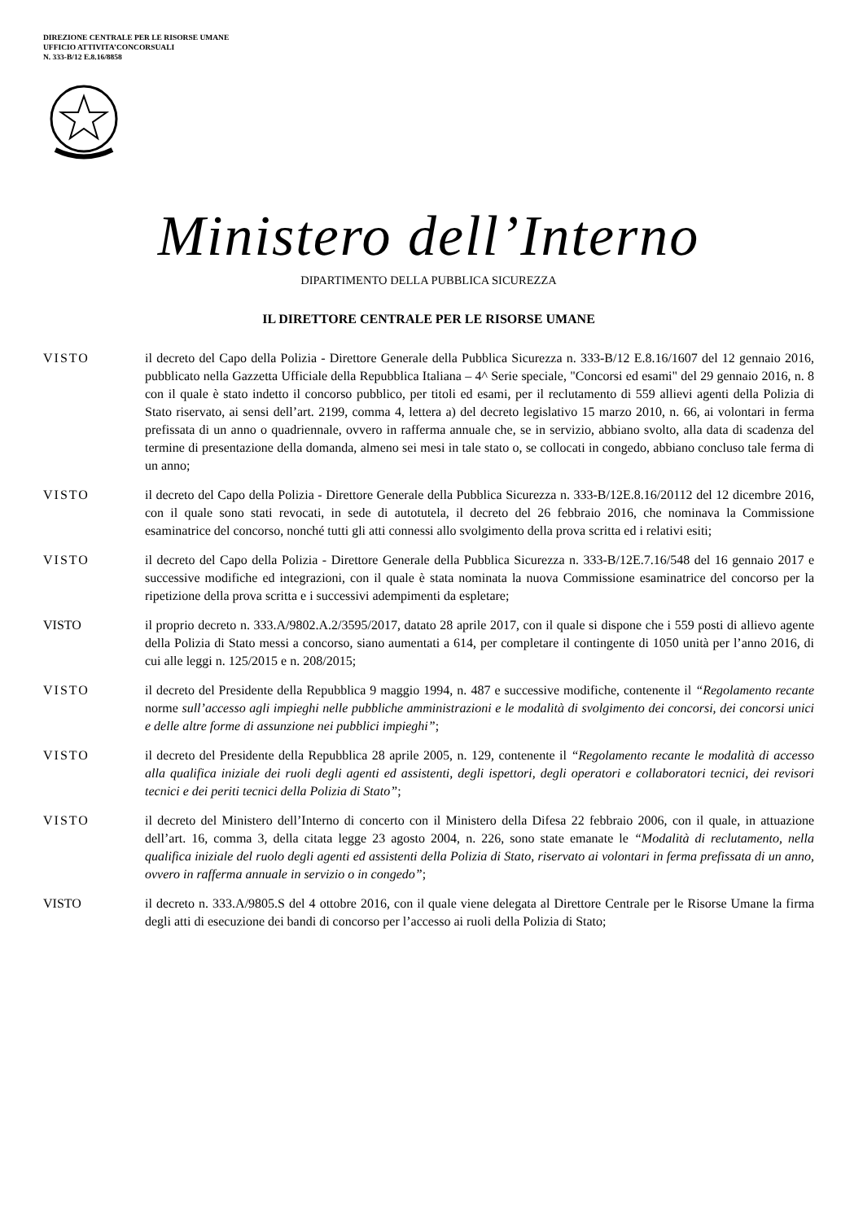DIREZIONE CENTRALE PER LE RISORSE UMANE
UFFICIO ATTIVITA’CONCORSUALI
N. 333-B/12 E.8.16/8858
Ministero dell’Interno
DIPARTIMENTO DELLA PUBBLICA SICUREZZA
IL DIRETTORE CENTRALE PER LE RISORSE UMANE
VISTO il decreto del Capo della Polizia - Direttore Generale della Pubblica Sicurezza n. 333-B/12 E.8.16/1607 del 12 gennaio 2016, pubblicato nella Gazzetta Ufficiale della Repubblica Italiana – 4^ Serie speciale, "Concorsi ed esami" del 29 gennaio 2016, n. 8 con il quale è stato indetto il concorso pubblico, per titoli ed esami, per il reclutamento di 559 allievi agenti della Polizia di Stato riservato, ai sensi dell’art. 2199, comma 4, lettera a) del decreto legislativo 15 marzo 2010, n. 66, ai volontari in ferma prefissata di un anno o quadriennale, ovvero in rafferma annuale che, se in servizio, abbiano svolto, alla data di scadenza del termine di presentazione della domanda, almeno sei mesi in tale stato o, se collocati in congedo, abbiano concluso tale ferma di un anno;
VISTO il decreto del Capo della Polizia - Direttore Generale della Pubblica Sicurezza n. 333-B/12E.8.16/20112 del 12 dicembre 2016, con il quale sono stati revocati, in sede di autotutela, il decreto del 26 febbraio 2016, che nominava la Commissione esaminatrice del concorso, nonché tutti gli atti connessi allo svolgimento della prova scritta ed i relativi esiti;
VISTO il decreto del Capo della Polizia - Direttore Generale della Pubblica Sicurezza n. 333-B/12E.7.16/548 del 16 gennaio 2017 e successive modifiche ed integrazioni, con il quale è stata nominata la nuova Commissione esaminatrice del concorso per la ripetizione della prova scritta e i successivi adempimenti da espletare;
VISTO il proprio decreto n. 333.A/9802.A.2/3595/2017, datato 28 aprile 2017, con il quale si dispone che i 559 posti di allievo agente della Polizia di Stato messi a concorso, siano aumentati a 614, per completare il contingente di 1050 unità per l’anno 2016, di cui alle leggi n. 125/2015 e n. 208/2015;
VISTO il decreto del Presidente della Repubblica 9 maggio 1994, n. 487 e successive modifiche, contenente il “Regolamento recante norme sull’accesso agli impieghi nelle pubbliche amministrazioni e le modalità di svolgimento dei concorsi, dei concorsi unici e delle altre forme di assunzione nei pubblici impieghi”;
VISTO il decreto del Presidente della Repubblica 28 aprile 2005, n. 129, contenente il “Regolamento recante le modalità di accesso alla qualifica iniziale dei ruoli degli agenti ed assistenti, degli ispettori, degli operatori e collaboratori tecnici, dei revisori tecnici e dei periti tecnici della Polizia di Stato”;
VISTO il decreto del Ministero dell’Interno di concerto con il Ministero della Difesa 22 febbraio 2006, con il quale, in attuazione dell’art. 16, comma 3, della citata legge 23 agosto 2004, n. 226, sono state emanate le “Modalità di reclutamento, nella qualifica iniziale del ruolo degli agenti ed assistenti della Polizia di Stato, riservato ai volontari in ferma prefissata di un anno, ovvero in rafferma annuale in servizio o in congedo”;
VISTO il decreto n. 333.A/9805.S del 4 ottobre 2016, con il quale viene delegata al Direttore Centrale per le Risorse Umane la firma degli atti di esecuzione dei bandi di concorso per l’accesso ai ruoli della Polizia di Stato;